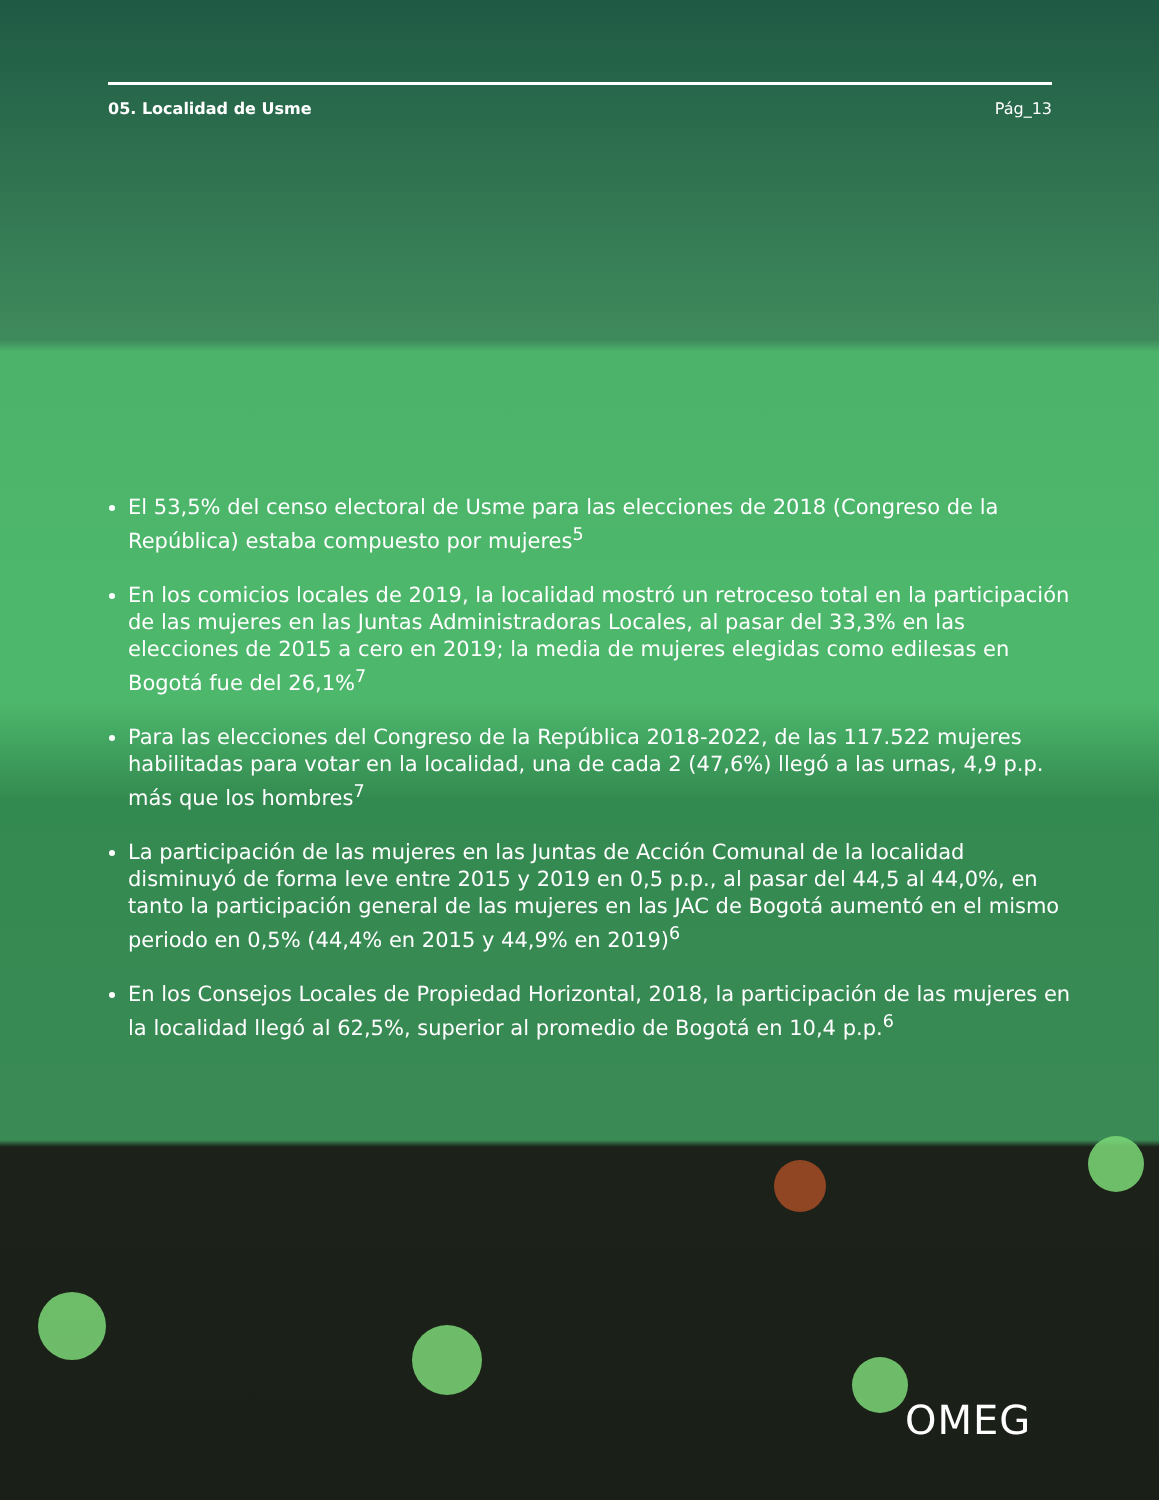05. Localidad de Usme Pág_13
El 53,5% del censo electoral de Usme para las elecciones de 2018 (Congreso de la República) estaba compuesto por mujeres<sup>5</sup>
En los comicios locales de 2019, la localidad mostró un retroceso total en la participación de las mujeres en las Juntas Administradoras Locales, al pasar del 33,3% en las elecciones de 2015 a cero en 2019; la media de mujeres elegidas como edilesas en Bogotá fue del 26,1%<sup>7</sup>
Para las elecciones del Congreso de la República 2018-2022, de las 117.522 mujeres habilitadas para votar en la localidad, una de cada 2 (47,6%) llegó a las urnas, 4,9 p.p. más que los hombres<sup>7</sup>
La participación de las mujeres en las Juntas de Acción Comunal de la localidad disminuyó de forma leve entre 2015 y 2019 en 0,5 p.p., al pasar del 44,5 al 44,0%, en tanto la participación general de las mujeres en las JAC de Bogotá aumentó en el mismo periodo en 0,5% (44,4% en 2015 y 44,9% en 2019)<sup>6</sup>
En los Consejos Locales de Propiedad Horizontal, 2018, la participación de las mujeres en la localidad llegó al 62,5%, superior al promedio de Bogotá en 10,4 p.p.<sup>6</sup>
OMEG